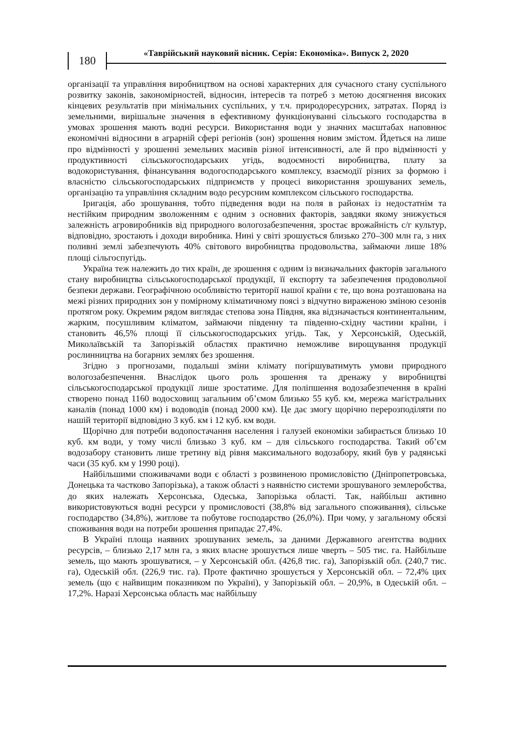180
«Таврійський науковий вісник. Серія: Економіка». Випуск 2, 2020
організації та управління виробництвом на основі характерних для сучасного стану суспільного розвитку законів, закономірностей, відносин, інтересів та потреб з метою досягнення високих кінцевих результатів при мінімальних суспільних, у т.ч. природоресурсних, затратах. Поряд із земельними, вирішальне значення в ефективному функціонуванні сільського господарства в умовах зрошення мають водні ресурси. Використання води у значних масштабах наповнює економічні відносини в аграрній сфері регіонів (зон) зрошення новим змістом. Йдеться на лише про відмінності у зрошенні земельних масивів різної інтенсивності, але й про відмінності у продуктивності сільськогосподарських угідь, водоємності виробництва, плату за водокористування, фінансування водогосподарського комплексу, взаємодії різних за формою і власністю сільськогосподарських підприємств у процесі використання зрошуваних земель, організацію та управління складним водо ресурсним комплексом сільського господарства.
Іригація, або зрошування, тобто підведення води на поля в районах із недостатнім та нестійким природним зволоженням є одним з основних факторів, завдяки якому знижується залежність агровиробників від природного вологозабезпечення, зростає врожайність с/г культур, відповідно, зростають і доходи виробника. Нині у світі зрошується близько 270–300 млн га, з них поливні землі забезпечують 40% світового виробництва продовольства, займаючи лише 18% площі сільгоспугідь.
Україна теж належить до тих країн, де зрошення є одним із визначальних факторів загального стану виробництва сільськогосподарської продукції, її експорту та забезпечення продовольчої безпеки держави. Географічною особливістю території нашої країни є те, що вона розташована на межі різних природних зон у помірному кліматичному поясі з відчутно вираженою зміною сезонів протягом року. Окремим рядом виглядає степова зона Півдня, яка відзначається континентальним, жарким, посушливим кліматом, займаючи південну та південно-східну частини країни, і становить 46,5% площі її сільськогосподарських угідь. Так, у Херсонській, Одеській, Миколаївській та Запорізькій областях практично неможливе вирощування продукції рослинництва на богарних землях без зрошення.
Згідно з прогнозами, подальші зміни клімату погіршуватимуть умови природного вологозабезпечення. Внаслідок цього роль зрошення та дренажу у виробництві сільськогосподарської продукції лише зростатиме. Для поліпшення водозабезпечення в країні створено понад 1160 водосховищ загальним об’ємом близько 55 куб. км, мережа магістральних каналів (понад 1000 км) і водоводів (понад 2000 км). Це дає змогу щорічно перерозподіляти по нашій території відповідно 3 куб. км і 12 куб. км води.
Щорічно для потреби водопостачання населення і галузей економіки забирається близько 10 куб. км води, у тому числі близько 3 куб. км – для сільського господарства. Такий об’єм водозабору становить лише третину від рівня максимального водозабору, який був у радянські часи (35 куб. км у 1990 році).
Найбільшими споживачами води є області з розвиненою промисловістю (Дніпропетровська, Донецька та частково Запорізька), а також області з наявністю системи зрошуваного землеробства, до яких належать Херсонська, Одеська, Запорізька області. Так, найбільш активно використовуються водні ресурси у промисловості (38,8% від загального споживання), сільське господарство (34,8%), житлове та побутове господарство (26,0%). При чому, у загальному обсязі споживання води на потреби зрошення припадає 27,4%.
В Україні площа наявних зрошуваних земель, за даними Державного агентства водних ресурсів, – близько 2,17 млн га, з яких власне зрошується лише чверть – 505 тис. га. Найбільше земель, що мають зрошуватися, – у Херсонській обл. (426,8 тис. га), Запорізькій обл. (240,7 тис. га), Одеській обл. (226,9 тис. га). Проте фактично зрошується у Херсонській обл. – 72,4% цих земель (що є найвищим показником по Україні), у Запорізькій обл. – 20,9%, в Одеській обл. – 17,2%. Наразі Херсонська область має найбільшу